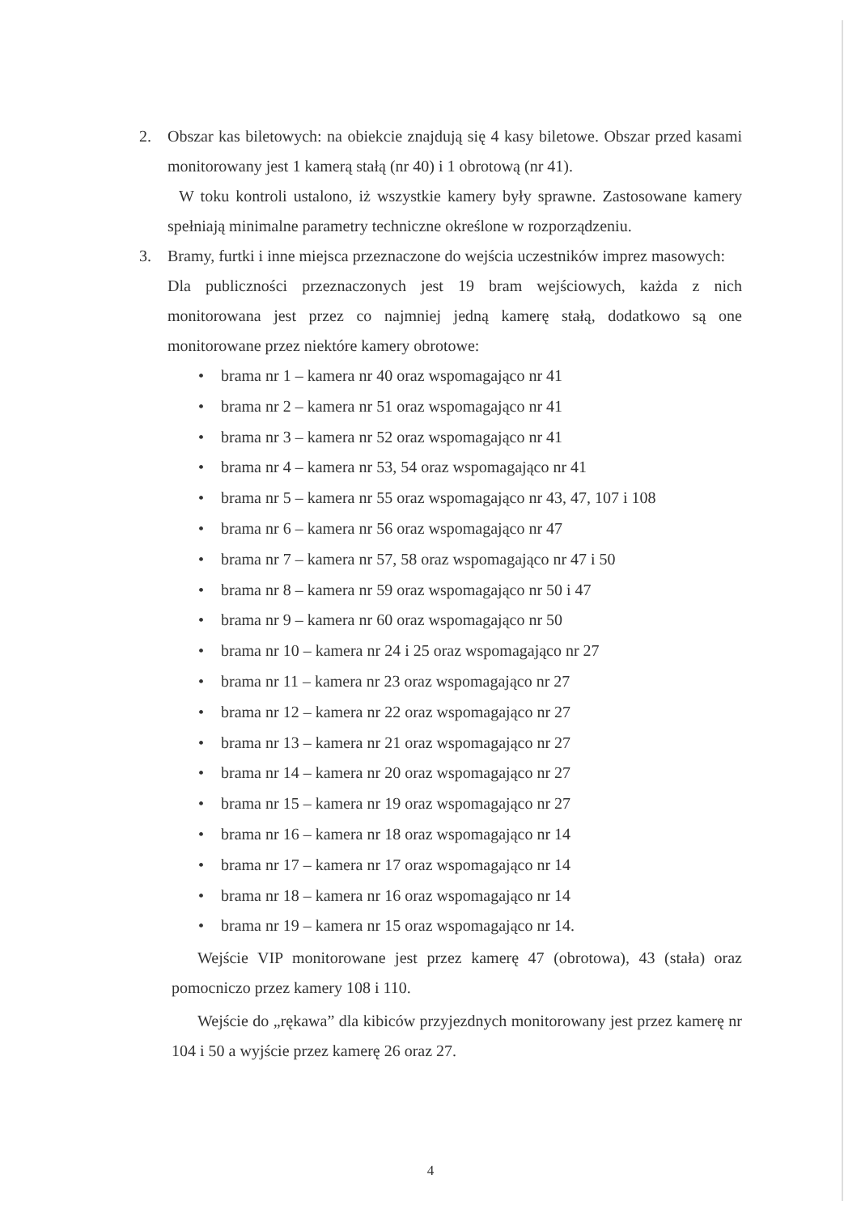2. Obszar kas biletowych: na obiekcie znajdują się 4 kasy biletowe. Obszar przed kasami monitorowany jest 1 kamerą stałą (nr 40) i 1 obrotową (nr 41).
W toku kontroli ustalono, iż wszystkie kamery były sprawne. Zastosowane kamery spełniają minimalne parametry techniczne określone w rozporządzeniu.
3. Bramy, furtki i inne miejsca przeznaczone do wejścia uczestników imprez masowych:
Dla publiczności przeznaczonych jest 19 bram wejściowych, każda z nich monitorowana jest przez co najmniej jedną kamerę stałą, dodatkowo są one monitorowane przez niektóre kamery obrotowe:
• brama nr 1 – kamera nr 40 oraz wspomagająco nr 41
• brama nr 2 – kamera nr 51 oraz wspomagająco nr 41
• brama nr 3 – kamera nr 52 oraz wspomagająco nr 41
• brama nr 4 – kamera nr 53, 54 oraz wspomagająco nr 41
• brama nr 5 – kamera nr 55 oraz wspomagająco nr 43, 47, 107 i 108
• brama nr 6 – kamera nr 56 oraz wspomagająco nr 47
• brama nr 7 – kamera nr 57, 58 oraz wspomagająco nr 47 i 50
• brama nr 8 – kamera nr 59 oraz wspomagająco nr 50 i 47
• brama nr 9 – kamera nr 60 oraz wspomagająco nr 50
• brama nr 10 – kamera nr 24 i 25 oraz wspomagająco nr 27
• brama nr 11 – kamera nr 23 oraz wspomagająco nr 27
• brama nr 12 – kamera nr 22 oraz wspomagająco nr 27
• brama nr 13 – kamera nr 21 oraz wspomagająco nr 27
• brama nr 14 – kamera nr 20 oraz wspomagająco nr 27
• brama nr 15 – kamera nr 19 oraz wspomagająco nr 27
• brama nr 16 – kamera nr 18 oraz wspomagająco nr 14
• brama nr 17 – kamera nr 17 oraz wspomagająco nr 14
• brama nr 18 – kamera nr 16 oraz wspomagająco nr 14
• brama nr 19 – kamera nr 15 oraz wspomagająco nr 14.
Wejście VIP monitorowane jest przez kamerę 47 (obrotowa), 43 (stała) oraz pomocniczo przez kamery 108 i 110.
Wejście do „rękawa” dla kibiców przyjezdnych monitorowany jest przez kamerę nr 104 i 50 a wyjście przez kamerę 26 oraz 27.
4